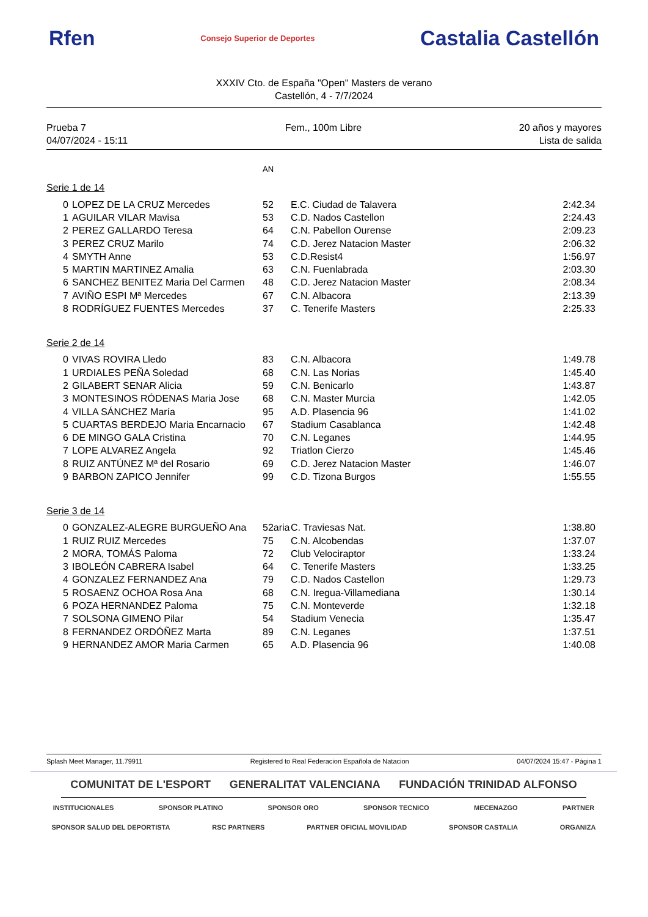Rfen Consejo Superior de Deportes Castalia Castellón
XXXIV Cto. de España "Open" Masters de verano
Castellón, 4 - 7/7/2024
Prueba 7
04/07/2024 - 15:11
Fem., 100m Libre 20 años y mayores
Lista de salida
AN
Serie 1 de 14
| 0 | LOPEZ DE LA CRUZ Mercedes | 52 | E.C. Ciudad de Talavera | 2:42.34 |
| 1 | AGUILAR VILAR Mavisa | 53 | C.D. Nados Castellon | 2:24.43 |
| 2 | PEREZ GALLARDO Teresa | 64 | C.N. Pabellon Ourense | 2:09.23 |
| 3 | PEREZ CRUZ Marilo | 74 | C.D. Jerez Natacion Master | 2:06.32 |
| 4 | SMYTH Anne | 53 | C.D.Resist4 | 1:56.97 |
| 5 | MARTIN MARTINEZ Amalia | 63 | C.N. Fuenlabrada | 2:03.30 |
| 6 | SANCHEZ BENITEZ Maria Del Carmen | 48 | C.D. Jerez Natacion Master | 2:08.34 |
| 7 | AVIÑO ESPI Mª Mercedes | 67 | C.N. Albacora | 2:13.39 |
| 8 | RODRÍGUEZ FUENTES Mercedes | 37 | C. Tenerife Masters | 2:25.33 |
Serie 2 de 14
| 0 | VIVAS ROVIRA Lledo | 83 | C.N. Albacora | 1:49.78 |
| 1 | URDIALES PEÑA Soledad | 68 | C.N. Las Norias | 1:45.40 |
| 2 | GILABERT SENAR Alicia | 59 | C.N. Benicarlo | 1:43.87 |
| 3 | MONTESINOS RÓDENAS Maria Jose | 68 | C.N. Master Murcia | 1:42.05 |
| 4 | VILLA SÁNCHEZ María | 95 | A.D. Plasencia 96 | 1:41.02 |
| 5 | CUARTAS BERDEJO Maria Encarnacio | 67 | Stadium Casablanca | 1:42.48 |
| 6 | DE MINGO GALA Cristina | 70 | C.N. Leganes | 1:44.95 |
| 7 | LOPE ALVAREZ Angela | 92 | Triatlon Cierzo | 1:45.46 |
| 8 | RUIZ ANTÚNEZ Mª del Rosario | 69 | C.D. Jerez Natacion Master | 1:46.07 |
| 9 | BARBON ZAPICO Jennifer | 99 | C.D. Tizona Burgos | 1:55.55 |
Serie 3 de 14
| 0 | GONZALEZ-ALEGRE BURGUEÑO Ana | 52aria | C. Traviesas Nat. | 1:38.80 |
| 1 | RUIZ RUIZ Mercedes | 75 | C.N. Alcobendas | 1:37.07 |
| 2 | MORA, TOMÁS Paloma | 72 | Club Velociraptor | 1:33.24 |
| 3 | IBOLEÓN CABRERA Isabel | 64 | C. Tenerife Masters | 1:33.25 |
| 4 | GONZALEZ FERNANDEZ Ana | 79 | C.D. Nados Castellon | 1:29.73 |
| 5 | ROSAENZ OCHOA Rosa Ana | 68 | C.N. Iregua-Villamediana | 1:30.14 |
| 6 | POZA HERNANDEZ Paloma | 75 | C.N. Monteverde | 1:32.18 |
| 7 | SOLSONA GIMENO Pilar | 54 | Stadium Venecia | 1:35.47 |
| 8 | FERNANDEZ ORDÓÑEZ Marta | 89 | C.N. Leganes | 1:37.51 |
| 9 | HERNANDEZ AMOR Maria Carmen | 65 | A.D. Plasencia 96 | 1:40.08 |
Splash Meet Manager, 11.79911 Registered to Real Federacion Española de Natacion 04/07/2024 15:47 - Página 1
COMUNITAT DE L'ESPORT GENERALITAT VALENCIANA FUNDACIÓN TRINIDAD ALFONSO
INSTITUCIONALES SPONSOR PLATINO SPONSOR ORO SPONSOR TECNICO MECENAZGO PARTNER
SPONSOR SALUD DEL DEPORTISTA RSC PARTNERS PARTNER OFICIAL MOVILIDAD SPONSOR CASTALIA ORGANIZA